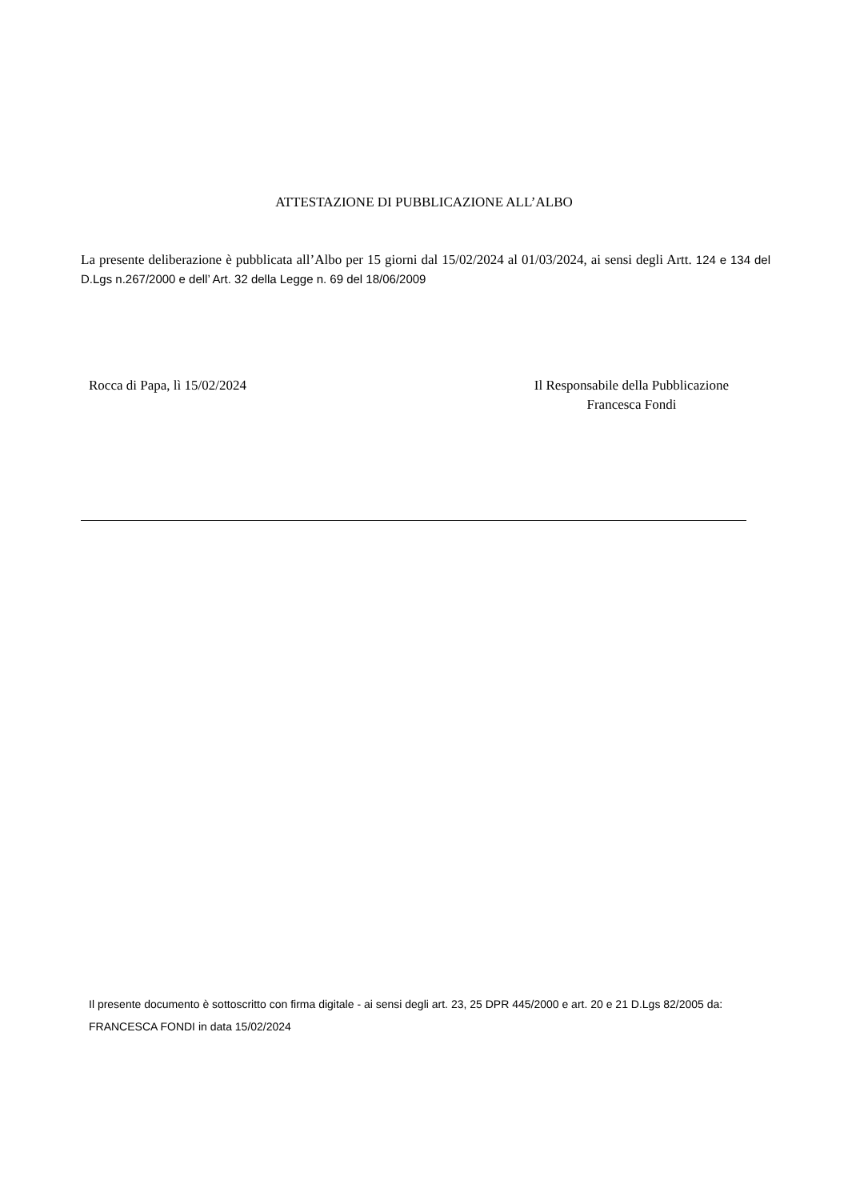ATTESTAZIONE DI PUBBLICAZIONE ALL’ALBO
La presente deliberazione è pubblicata all’Albo per 15 giorni dal 15/02/2024 al 01/03/2024, ai sensi degli Artt. 124 e 134 del D.Lgs n.267/2000 e dell’ Art. 32 della Legge n. 69 del 18/06/2009
Rocca di Papa, lì 15/02/2024 Il Responsabile della Pubblicazione
Francesca Fondi
Il presente documento è sottoscritto con firma digitale - ai sensi degli art. 23, 25 DPR 445/2000 e art. 20 e 21 D.Lgs 82/2005 da:
FRANCESCA FONDI in data 15/02/2024